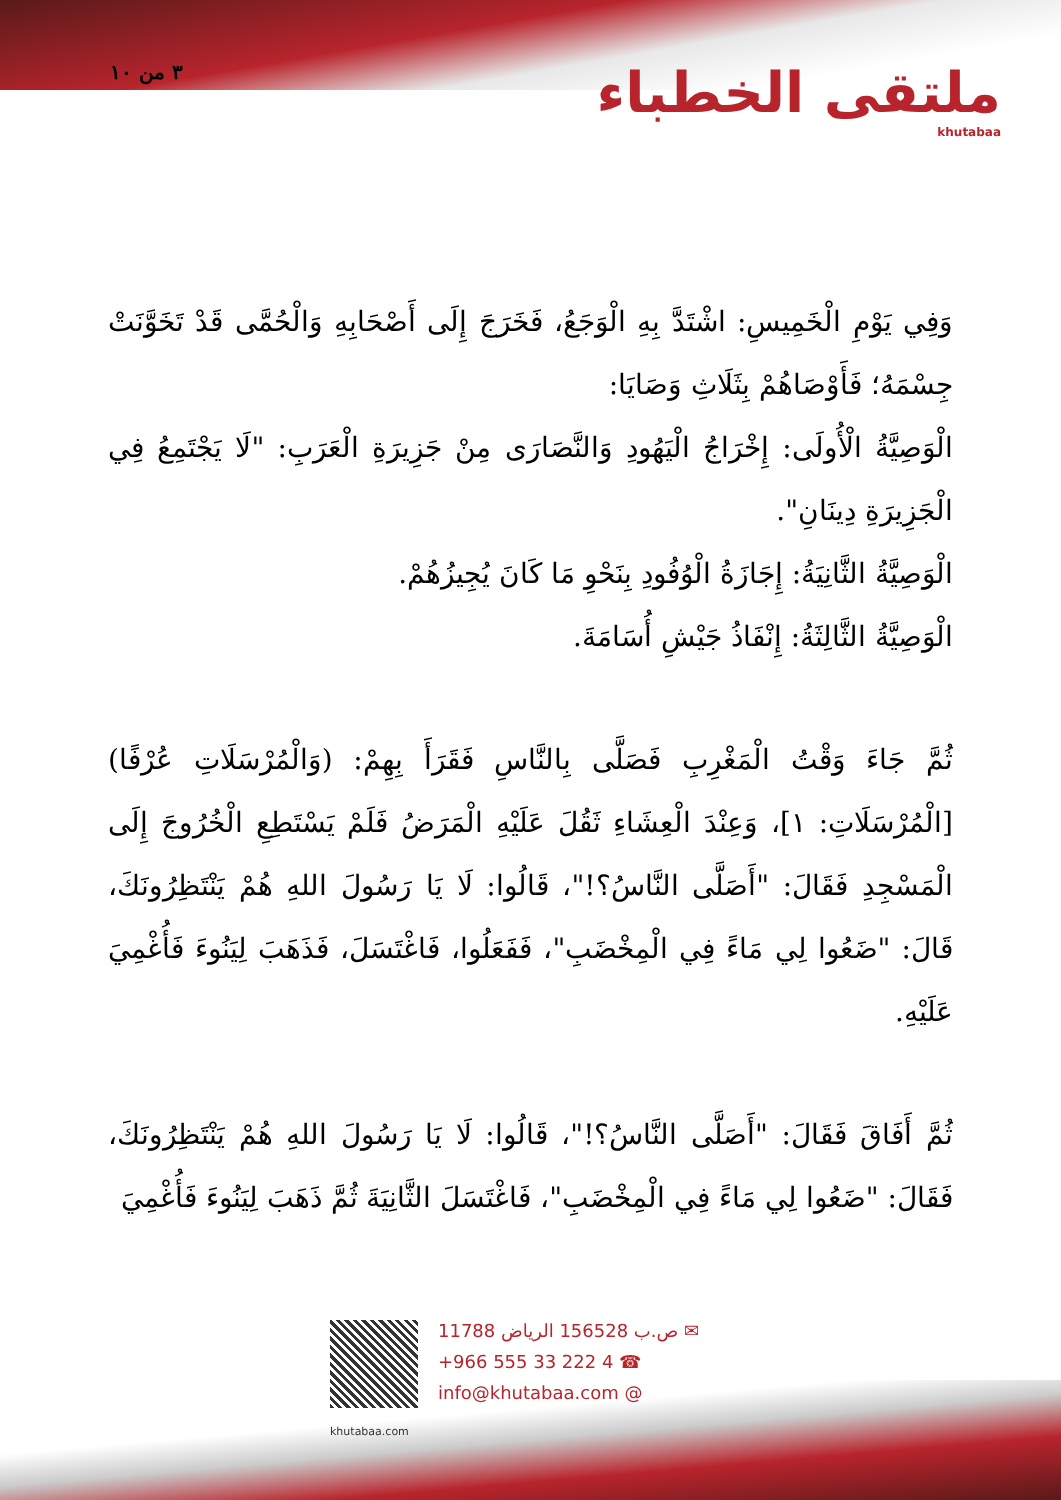٣ من ١٠
ملتقى الخطباء
khutabaa
وَفِي يَوْمِ الْخَمِيسِ: اشْتَدَّ بِهِ الْوَجَعُ، فَخَرَجَ إِلَى أَصْحَابِهِ وَالْحُمَّى قَدْ تَخَوَّنَتْ جِسْمَهُ؛ فَأَوْصَاهُمْ بِثَلَاثِ وَصَايَا:
الْوَصِيَّةُ الْأُولَى: إِخْرَاجُ الْيَهُودِ وَالنَّصَارَى مِنْ جَزِيرَةِ الْعَرَبِ: "لَا يَجْتَمِعُ فِي الْجَزِيرَةِ دِينَانِ".
الْوَصِيَّةُ الثَّانِيَةُ: إِجَازَةُ الْوُفُودِ بِنَحْوِ مَا كَانَ يُجِيزُهُمْ.
الْوَصِيَّةُ الثَّالِثَةُ: إِنْفَاذُ جَيْشِ أُسَامَةَ.
ثُمَّ جَاءَ وَقْتُ الْمَغْرِبِ فَصَلَّى بِالنَّاسِ فَقَرَأَ بِهِمْ: (وَالْمُرْسَلَاتِ عُرْفًا) [الْمُرْسَلَاتِ: ١]، وَعِنْدَ الْعِشَاءِ ثَقُلَ عَلَيْهِ الْمَرَضُ فَلَمْ يَسْتَطِعِ الْخُرُوجَ إِلَى الْمَسْجِدِ فَقَالَ: "أَصَلَّى النَّاسُ؟!"، قَالُوا: لَا يَا رَسُولَ اللهِ هُمْ يَنْتَظِرُونَكَ، قَالَ: "ضَعُوا لِي مَاءً فِي الْمِخْضَبِ"، فَفَعَلُوا، فَاغْتَسَلَ، فَذَهَبَ لِيَنُوءَ فَأُغْمِيَ عَلَيْهِ.
ثُمَّ أَفَاقَ فَقَالَ: "أَصَلَّى النَّاسُ؟!"، قَالُوا: لَا يَا رَسُولَ اللهِ هُمْ يَنْتَظِرُونَكَ، فَقَالَ: "ضَعُوا لِي مَاءً فِي الْمِخْضَبِ"، فَاغْتَسَلَ الثَّانِيَةَ ثُمَّ ذَهَبَ لِيَنُوءَ فَأُغْمِيَ
khutabaa.com
ص.ب 156528 الرياض 11788 ✉
+966 555 33 222 4 ☎
info@khutabaa.com @